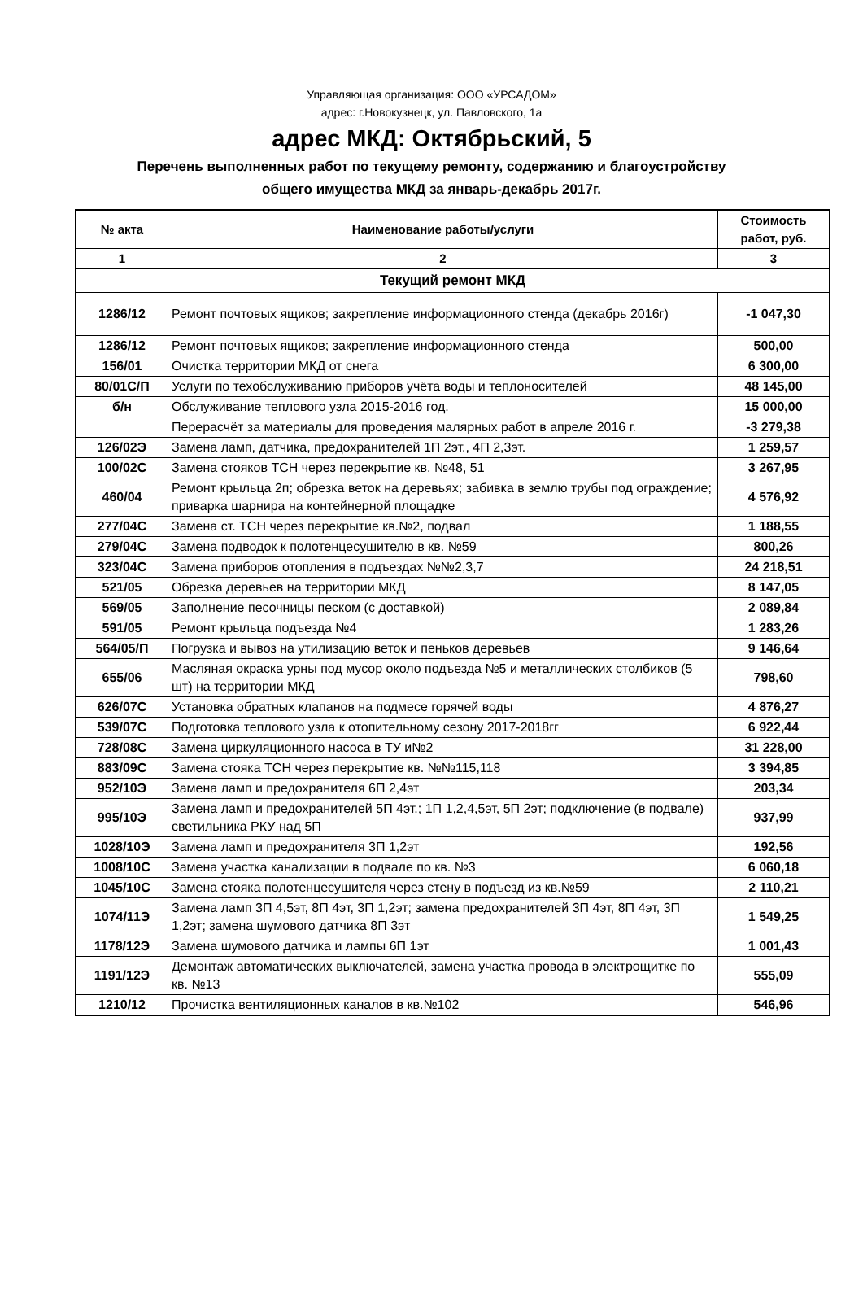Управляющая организация: ООО «УРСАДОМ»
адрес: г.Новокузнецк, ул. Павловского, 1а
адрес МКД: Октябрьский, 5
Перечень выполненных работ по текущему ремонту, содержанию и благоустройству
общего имущества МКД за январь-декабрь 2017г.
| № акта | Наименование работы/услуги | Стоимость работ, руб. |
| --- | --- | --- |
| 1 | 2 | 3 |
| Текущий ремонт МКД | | |
| 1286/12 | Ремонт почтовых ящиков; закрепление информационного стенда (декабрь 2016г) | -1 047,30 |
| 1286/12 | Ремонт почтовых ящиков; закрепление информационного стенда | 500,00 |
| 156/01 | Очистка территории МКД от снега | 6 300,00 |
| 80/01С/П | Услуги по техобслуживанию приборов учёта воды и теплоносителей | 48 145,00 |
| б/н | Обслуживание теплового узла 2015-2016 год. | 15 000,00 |
| | Перерасчёт за материалы для проведения малярных работ в апреле 2016 г. | -3 279,38 |
| 126/02Э | Замена ламп, датчика, предохранителей 1П 2эт., 4П 2,3эт. | 1 259,57 |
| 100/02С | Замена стояков ТСН через перекрытие кв. №48, 51 | 3 267,95 |
| 460/04 | Ремонт крыльца 2п; обрезка веток на деревьях; забивка в землю трубы под ограждение; приварка шарнира на контейнерной площадке | 4 576,92 |
| 277/04С | Замена ст. ТСН через перекрытие кв.№2, подвал | 1 188,55 |
| 279/04С | Замена подводок к полотенцесушителю в кв. №59 | 800,26 |
| 323/04С | Замена приборов отопления в подъездах №№2,3,7 | 24 218,51 |
| 521/05 | Обрезка деревьев на территории МКД | 8 147,05 |
| 569/05 | Заполнение песочницы песком (с доставкой) | 2 089,84 |
| 591/05 | Ремонт крыльца подъезда №4 | 1 283,26 |
| 564/05/П | Погрузка и вывоз на утилизацию веток и пеньков деревьев | 9 146,64 |
| 655/06 | Масляная окраска урны под мусор около подъезда №5 и металлических столбиков (5 шт) на территории МКД | 798,60 |
| 626/07С | Установка обратных клапанов на подмесе горячей воды | 4 876,27 |
| 539/07С | Подготовка теплового узла к отопительному сезону 2017-2018гг | 6 922,44 |
| 728/08С | Замена циркуляционного насоса в ТУ и№2 | 31 228,00 |
| 883/09С | Замена стояка ТСН через перекрытие кв. №№115,118 | 3 394,85 |
| 952/10Э | Замена ламп и предохранителя 6П 2,4эт | 203,34 |
| 995/10Э | Замена ламп и предохранителей 5П 4эт.; 1П 1,2,4,5эт, 5П 2эт; подключение (в подвале) светильника РКУ над 5П | 937,99 |
| 1028/10Э | Замена ламп и предохранителя 3П 1,2эт | 192,56 |
| 1008/10С | Замена участка канализации в подвале по кв. №3 | 6 060,18 |
| 1045/10С | Замена стояка полотенцесушителя через стену в подъезд из кв.№59 | 2 110,21 |
| 1074/11Э | Замена ламп 3П 4,5эт, 8П 4эт, 3П 1,2эт; замена предохранителей 3П 4эт, 8П 4эт, 3П 1,2эт; замена шумового датчика 8П 3эт | 1 549,25 |
| 1178/12Э | Замена шумового датчика и лампы 6П 1эт | 1 001,43 |
| 1191/12Э | Демонтаж автоматических выключателей, замена участка провода в электрощитке по кв. №13 | 555,09 |
| 1210/12 | Прочистка вентиляционных каналов в кв.№102 | 546,96 |